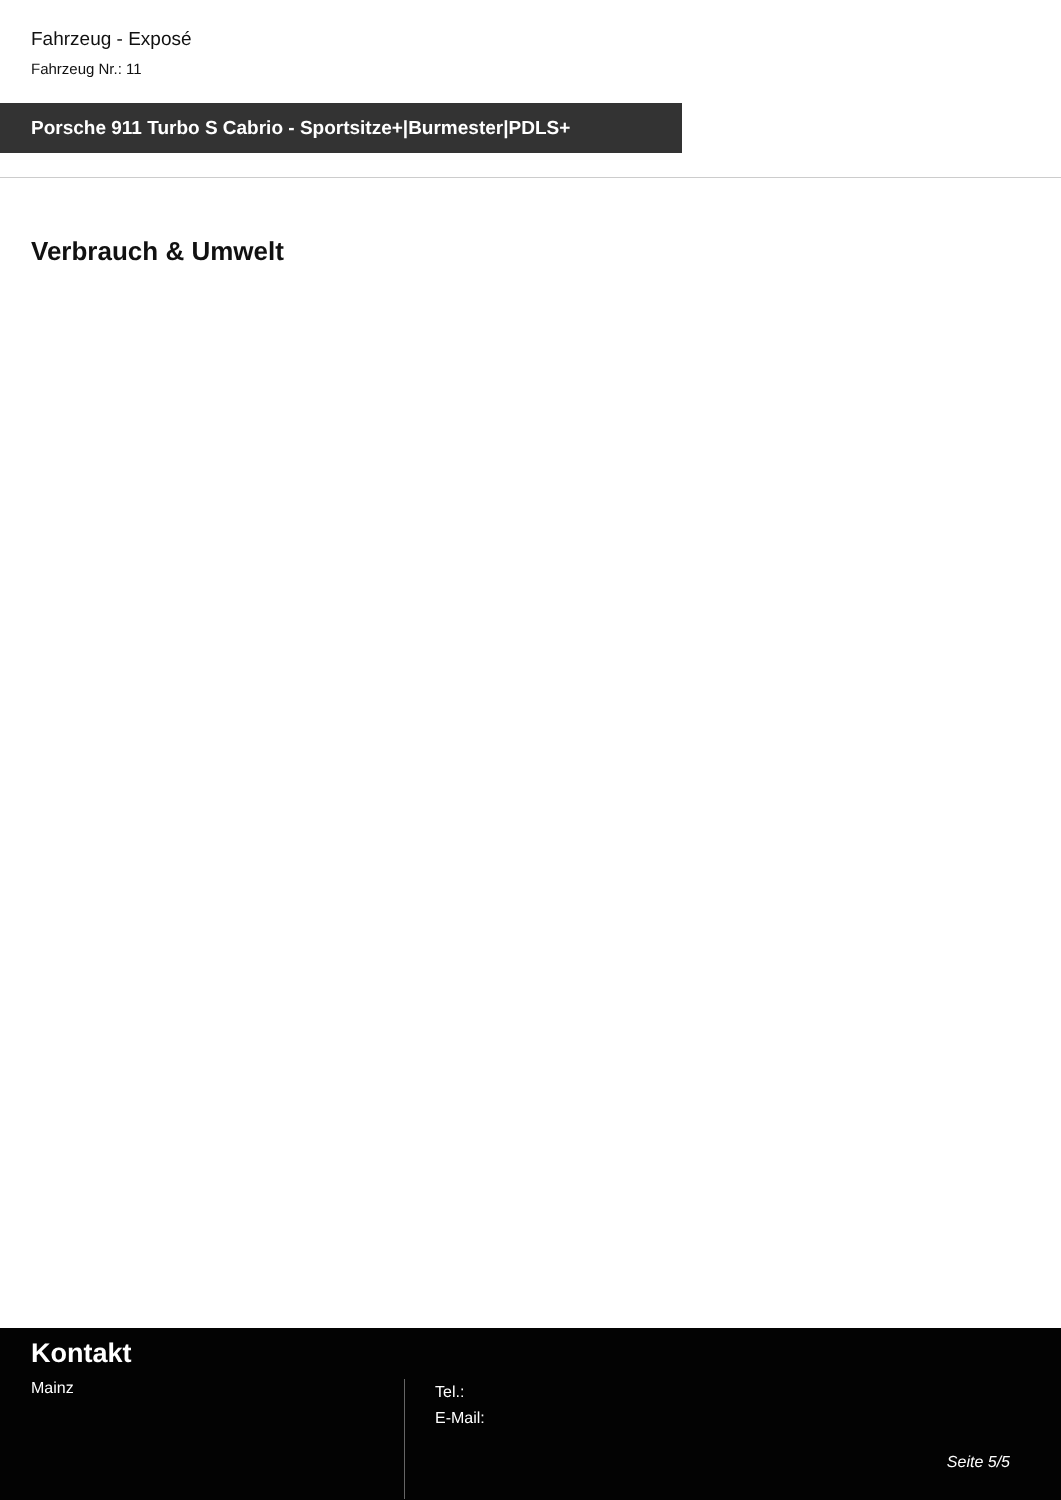Fahrzeug - Exposé
Fahrzeug Nr.: 11
Porsche 911 Turbo S Cabrio - Sportsitze+|Burmester|PDLS+
Verbrauch & Umwelt
Kontakt
Mainz
Tel.:
E-Mail:
Seite 5/5